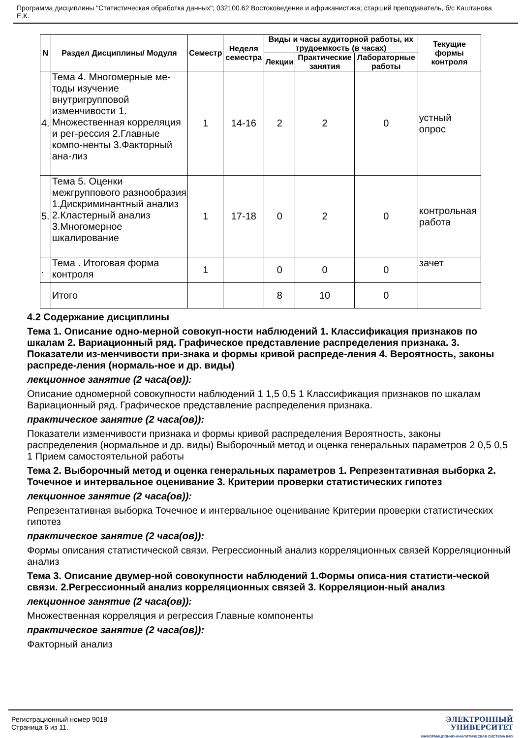Программа дисциплины "Статистическая обработка данных"; 032100.62 Востоковедение и африканистика; старший преподаватель, б/с Каштанова Е.К.
| N | Раздел Дисциплины/ Модуля | Семестр | Неделя семестра | Виды и часы аудиторной работы, их трудоемкость (в часах) | | | Текущие формы контроля |
| --- | --- | --- | --- | --- | --- | --- | --- |
| | | | | Лекции | Практические занятия | Лабораторные работы | |
| 4. | Тема 4. Многомерные ме-тоды изучение внутригрупповой изменчивости 1. Множественная корреляция и рег-рессия 2.Главные компо-ненты 3.Факторный ана-лиз | 1 | 14-16 | 2 | 2 | 0 | устный опрос |
| 5. | Тема 5. Оценки межгруппового разнообразия 1.Дискриминантный анализ 2.Кластерный анализ 3.Многомерное шкалирование | 1 | 17-18 | 0 | 2 | 0 | контрольная работа |
| . | Тема . Итоговая форма контроля | 1 | | 0 | 0 | 0 | зачет |
| | Итого | | | 8 | 10 | 0 | |
4.2 Содержание дисциплины
Тема 1. Описание одно-мерной совокуп-ности наблюдений 1. Классификация признаков по шкалам 2. Вариационный ряд. Графическое представление распределения признака. 3. Показатели из-менчивости при-знака и формы кривой распреде-ления 4. Вероятность, законы распреде-ления (нормаль-ное и др. виды)
лекционное занятие (2 часа(ов)):
Описание одномерной совокупности наблюдений 1 1,5 0,5 1 Классификация признаков по шкалам Вариационный ряд. Графическое представление распределения признака.
практическое занятие (2 часа(ов)):
Показатели изменчивости признака и формы кривой распределения Вероятность, законы распределения (нормальное и др. виды) Выборочный метод и оценка генеральных параметров 2 0,5 0,5 1 Прием самостоятельной работы
Тема 2. Выборочный метод и оценка генеральных параметров 1. Репрезентативная выборка 2. Точечное и интервальное оценивание 3. Критерии проверки статистических гипотез
лекционное занятие (2 часа(ов)):
Репрезентативная выборка Точечное и интервальное оценивание Критерии проверки статистических гипотез
практическое занятие (2 часа(ов)):
Формы описания статистической связи. Регрессионный анализ корреляционных связей Корреляционный анализ
Тема 3. Описание двумер-ной совокупности наблюдений 1.Формы описа-ния статисти-ческой связи. 2.Регрессионный анализ корреляционных связей 3. Корреляцион-ный анализ
лекционное занятие (2 часа(ов)):
Множественная корреляция и регрессия Главные компоненты
практическое занятие (2 часа(ов)):
Факторный анализ
Регистрационный номер 9018
Страница 6 из 11.
ЭЛЕКТРОННЫЙ
УНИВЕРСИТЕТ
ИНФОРМАЦИОННО-АНАЛИТИЧЕСКАЯ СИСТЕМА КФУ